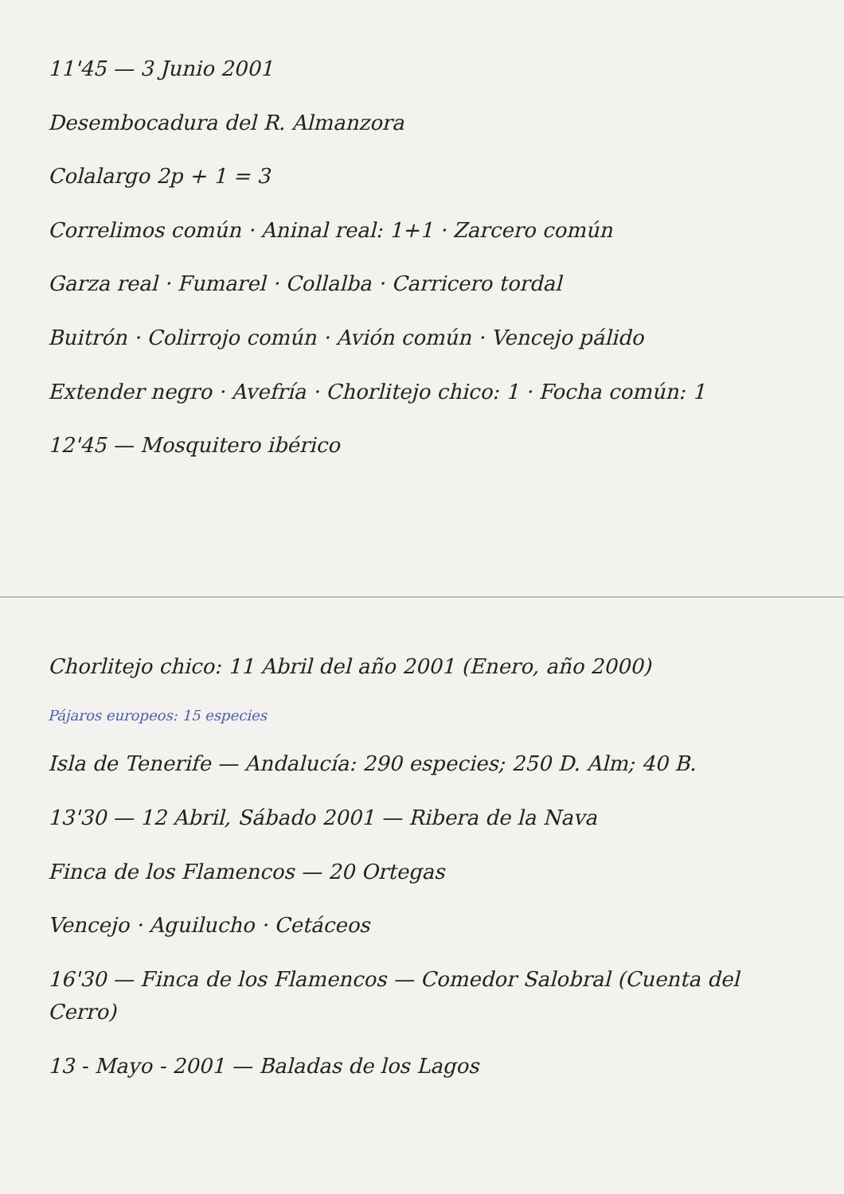11'45 — 3 Junio 2001
Desembocadura del R. Almanzora
Colalargo 2p + 1 = 3
Correlimos común · Aninal real: 1+1 · Zarcero común
Garza real · Fumarel · Collalba · Carricero tordal
Buitrón · Colirrojo común · Avión común · Vencejo pálido
Extender negro · Avefría · Chorlitejo chico: 1 · Focha común: 1
12'45 — Mosquitero ibérico
Chorlitejo chico: 11 Abril del año 2001 (Enero, año 2000)
Pájaros europeos: 15 especies
Isla de Tenerife — Andalucía: 290 especies; 250 D. Alm; 40 B.
13'30 — 12 Abril, Sábado 2001 — Ribera de la Nava
Finca de los Flamencos — 20 Ortegas
Vencejo · Aguilucho · Cetáceos
16'30 — Finca de los Flamencos — Comedor Salobral (Cuenta del Cerro)
13 - Mayo - 2001 — Baladas de los Lagos